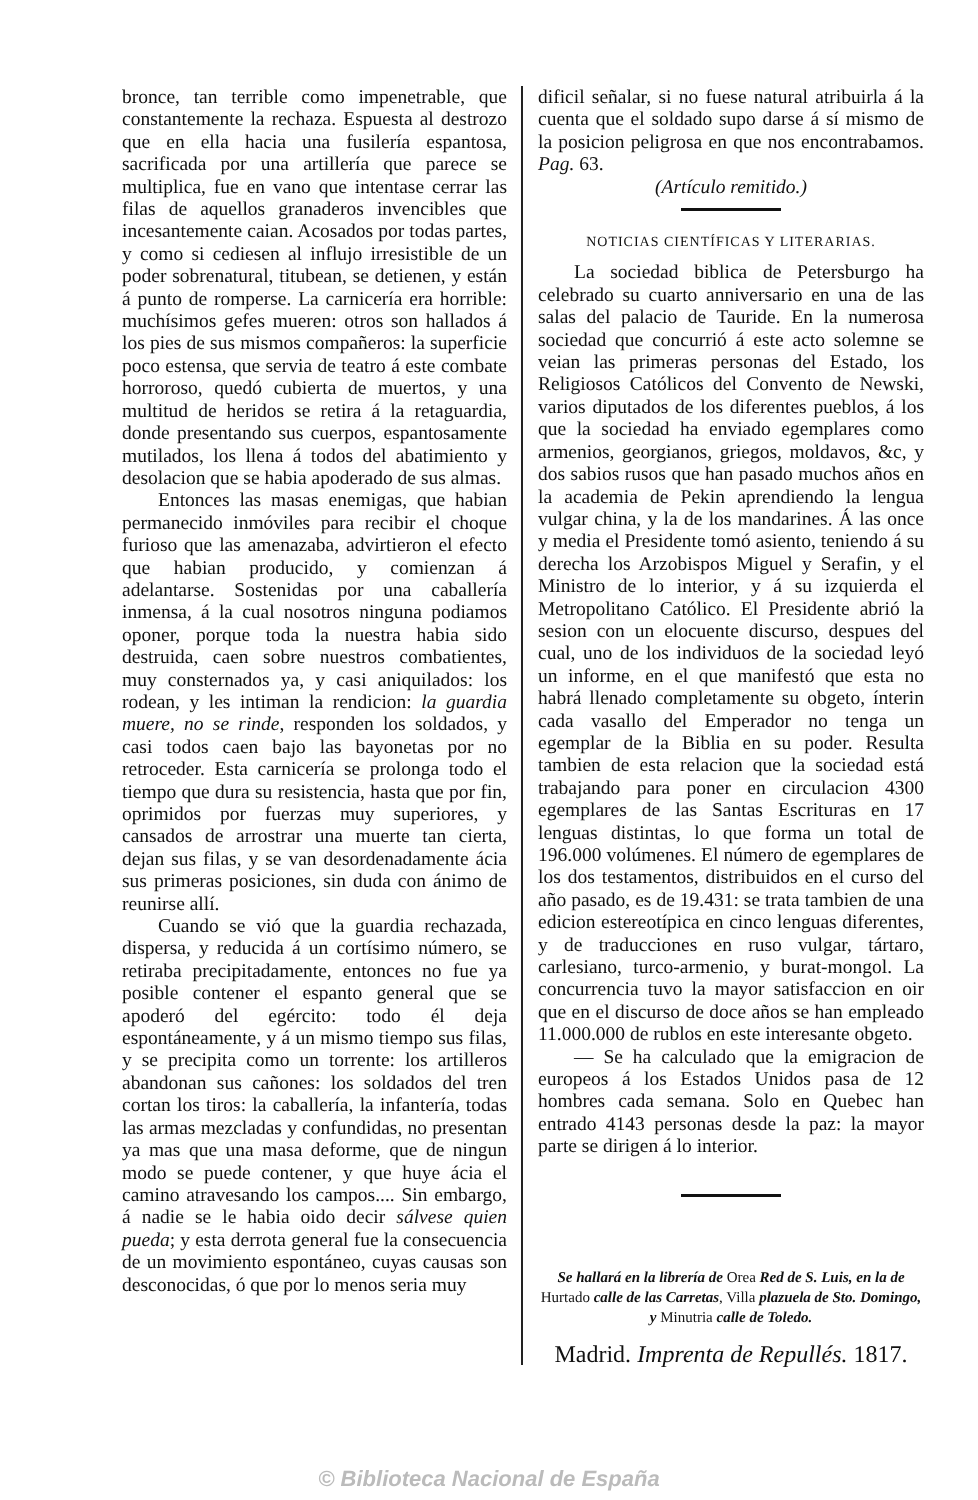bronce, tan terrible como impenetrable, que constantemente la rechaza. Espuesta al destrozo que en ella hacia una fusilería espantosa, sacrificada por una artillería que parece se multiplica, fue en vano que intentase cerrar las filas de aquellos granaderos invencibles que incesantemente caian. Acosados por todas partes, y como si cediesen al influjo irresistible de un poder sobrenatural, titubean, se detienen, y están á punto de romperse. La carnicería era horrible: muchísimos gefes mueren: otros son hallados á los pies de sus mismos compañeros: la superficie poco estensa, que servia de teatro á este combate horroroso, quedó cubierta de muertos, y una multitud de heridos se retira á la retaguardia, donde presentando sus cuerpos, espantosamente mutilados, los llena á todos del abatimiento y desolacion que se habia apoderado de sus almas.
Entonces las masas enemigas, que habian permanecido inmóviles para recibir el choque furioso que las amenazaba, advirtieron el efecto que habian producido, y comienzan á adelantarse. Sostenidas por una caballería inmensa, á la cual nosotros ninguna podiamos oponer, porque toda la nuestra habia sido destruida, caen sobre nuestros combatientes, muy consternados ya, y casi aniquilados: los rodean, y les intiman la rendicion: la guardia muere, no se rinde, responden los soldados, y casi todos caen bajo las bayonetas por no retroceder. Esta carnicería se prolonga todo el tiempo que dura su resistencia, hasta que por fin, oprimidos por fuerzas muy superiores, y cansados de arrostrar una muerte tan cierta, dejan sus filas, y se van desordenadamente ácia sus primeras posiciones, sin duda con ánimo de reunirse allí.
Cuando se vió que la guardia rechazada, dispersa, y reducida á un cortísimo número, se retiraba precipitadamente, entonces no fue ya posible contener el espanto general que se apoderó del egército: todo él deja espontáneamente, y á un mismo tiempo sus filas, y se precipita como un torrente: los artilleros abandonan sus cañones: los soldados del tren cortan los tiros: la caballería, la infantería, todas las armas mezcladas y confundidas, no presentan ya mas que una masa deforme, que de ningun modo se puede contener, y que huye ácia el camino atravesando los campos.... Sin embargo, á nadie se le habia oido decir sálvese quien pueda; y esta derrota general fue la consecuencia de un movimiento espontáneo, cuyas causas son desconocidas, ó que por lo menos seria muy
dificil señalar, si no fuese natural atribuirla á la cuenta que el soldado supo darse á sí mismo de la posicion peligrosa en que nos encontrabamos. Pag. 63.
(Artículo remitido.)
NOTICIAS CIENTÍFICAS Y LITERARIAS.
La sociedad biblica de Petersburgo ha celebrado su cuarto anniversario en una de las salas del palacio de Tauride. En la numerosa sociedad que concurrió á este acto solemne se veian las primeras personas del Estado, los Religiosos Católicos del Convento de Newski, varios diputados de los diferentes pueblos, á los que la sociedad ha enviado egemplares como armenios, georgianos, griegos, moldavos, &c, y dos sabios rusos que han pasado muchos años en la academia de Pekin aprendiendo la lengua vulgar china, y la de los mandarines. Á las once y media el Presidente tomó asiento, teniendo á su derecha los Arzobispos Miguel y Serafin, y el Ministro de lo interior, y á su izquierda el Metropolitano Católico. El Presidente abrió la sesion con un elocuente discurso, despues del cual, uno de los individuos de la sociedad leyó un informe, en el que manifestó que esta no habrá llenado completamente su obgeto, ínterin cada vasallo del Emperador no tenga un egemplar de la Biblia en su poder. Resulta tambien de esta relacion que la sociedad está trabajando para poner en circulacion 4300 egemplares de las Santas Escrituras en 17 lenguas distintas, lo que forma un total de 196.000 volúmenes. El número de egemplares de los dos testamentos, distribuidos en el curso del año pasado, es de 19.431: se trata tambien de una edicion estereotípica en cinco lenguas diferentes, y de traducciones en ruso vulgar, tártaro, carlesiano, turco-armenio, y burat-mongol. La concurrencia tuvo la mayor satisfaccion en oir que en el discurso de doce años se han empleado 11.000.000 de rublos en este interesante obgeto.
— Se ha calculado que la emigracion de europeos á los Estados Unidos pasa de 12 hombres cada semana. Solo en Quebec han entrado 4143 personas desde la paz: la mayor parte se dirigen á lo interior.
Se hallará en la librería de Orea Red de S. Luis, en la de Hurtado calle de las Carretas, Villa plazuela de Sto. Domingo, y Minutria calle de Toledo.
Madrid. Imprenta de Repullés. 1817.
© Biblioteca Nacional de España